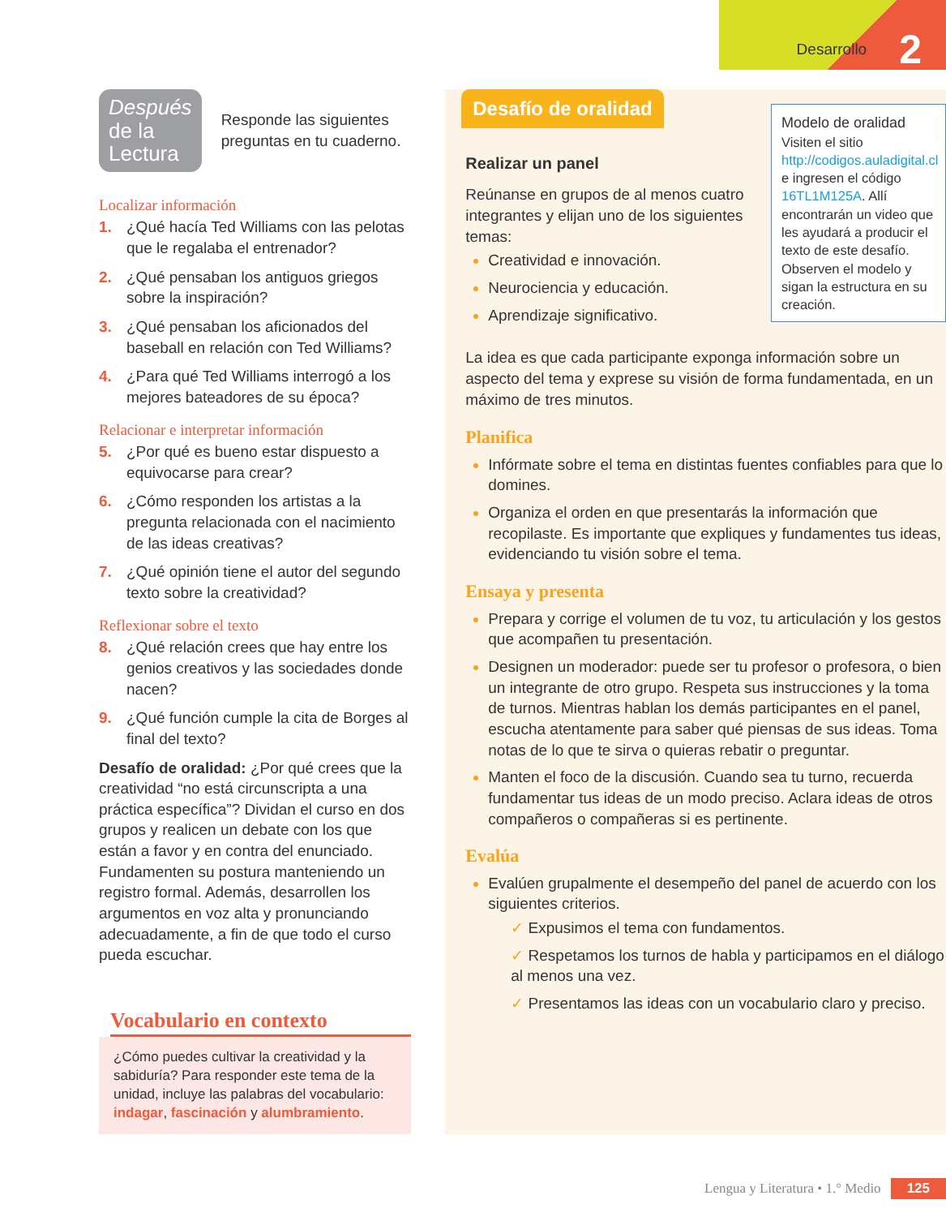Desarrollo 2
Después
de la Lectura
Responde las siguientes preguntas en tu cuaderno.
Localizar información
1. ¿Qué hacía Ted Williams con las pelotas que le regalaba el entrenador?
2. ¿Qué pensaban los antiguos griegos sobre la inspiración?
3. ¿Qué pensaban los aficionados del baseball en relación con Ted Williams?
4. ¿Para qué Ted Williams interrogó a los mejores bateadores de su época?
Relacionar e interpretar información
5. ¿Por qué es bueno estar dispuesto a equivocarse para crear?
6. ¿Cómo responden los artistas a la pregunta relacionada con el nacimiento de las ideas creativas?
7. ¿Qué opinión tiene el autor del segundo texto sobre la creatividad?
Reflexionar sobre el texto
8. ¿Qué relación crees que hay entre los genios creativos y las sociedades donde nacen?
9. ¿Qué función cumple la cita de Borges al final del texto?
Desafío de oralidad: ¿Por qué crees que la creatividad “no está circunscripta a una práctica específica”? Dividan el curso en dos grupos y realicen un debate con los que están a favor y en contra del enunciado. Fundamenten su postura manteniendo un registro formal. Además, desarrollen los argumentos en voz alta y pronunciando adecuadamente, a fin de que todo el curso pueda escuchar.
Vocabulario en contexto
¿Cómo puedes cultivar la creatividad y la sabiduría? Para responder este tema de la unidad, incluye las palabras del vocabulario: indagar, fascinación y alumbramiento.
Desafío de oralidad
Realizar un panel
Reúnanse en grupos de al menos cuatro integrantes y elijan uno de los siguientes temas:
Creatividad e innovación.
Neurociencia y educación.
Aprendizaje significativo.
Modelo de oralidad
Visiten el sitio http://codigos.auladigital.cl e ingresen el código 16TL1M125A. Allí encontrarán un video que les ayudará a producir el texto de este desafío. Observen el modelo y sigan la estructura en su creación.
La idea es que cada participante exponga información sobre un aspecto del tema y exprese su visión de forma fundamentada, en un máximo de tres minutos.
Planifica
Infórmate sobre el tema en distintas fuentes confiables para que lo domines.
Organiza el orden en que presentarás la información que recopilaste. Es importante que expliques y fundamentes tus ideas, evidenciando tu visión sobre el tema.
Ensaya y presenta
Prepara y corrige el volumen de tu voz, tu articulación y los gestos que acompañen tu presentación.
Designen un moderador: puede ser tu profesor o profesora, o bien un integrante de otro grupo. Respeta sus instrucciones y la toma de turnos. Mientras hablan los demás participantes en el panel, escucha atentamente para saber qué piensas de sus ideas. Toma notas de lo que te sirva o quieras rebatir o preguntar.
Manten el foco de la discusión. Cuando sea tu turno, recuerda fundamentar tus ideas de un modo preciso. Aclara ideas de otros compañeros o compañeras si es pertinente.
Evalúa
Evalúen grupalmente el desempeño del panel de acuerdo con los siguientes criterios.
✓ Expusimos el tema con fundamentos.
✓ Respetamos los turnos de habla y participamos en el diálogo al menos una vez.
✓ Presentamos las ideas con un vocabulario claro y preciso.
Lengua y Literatura • 1.° Medio 125